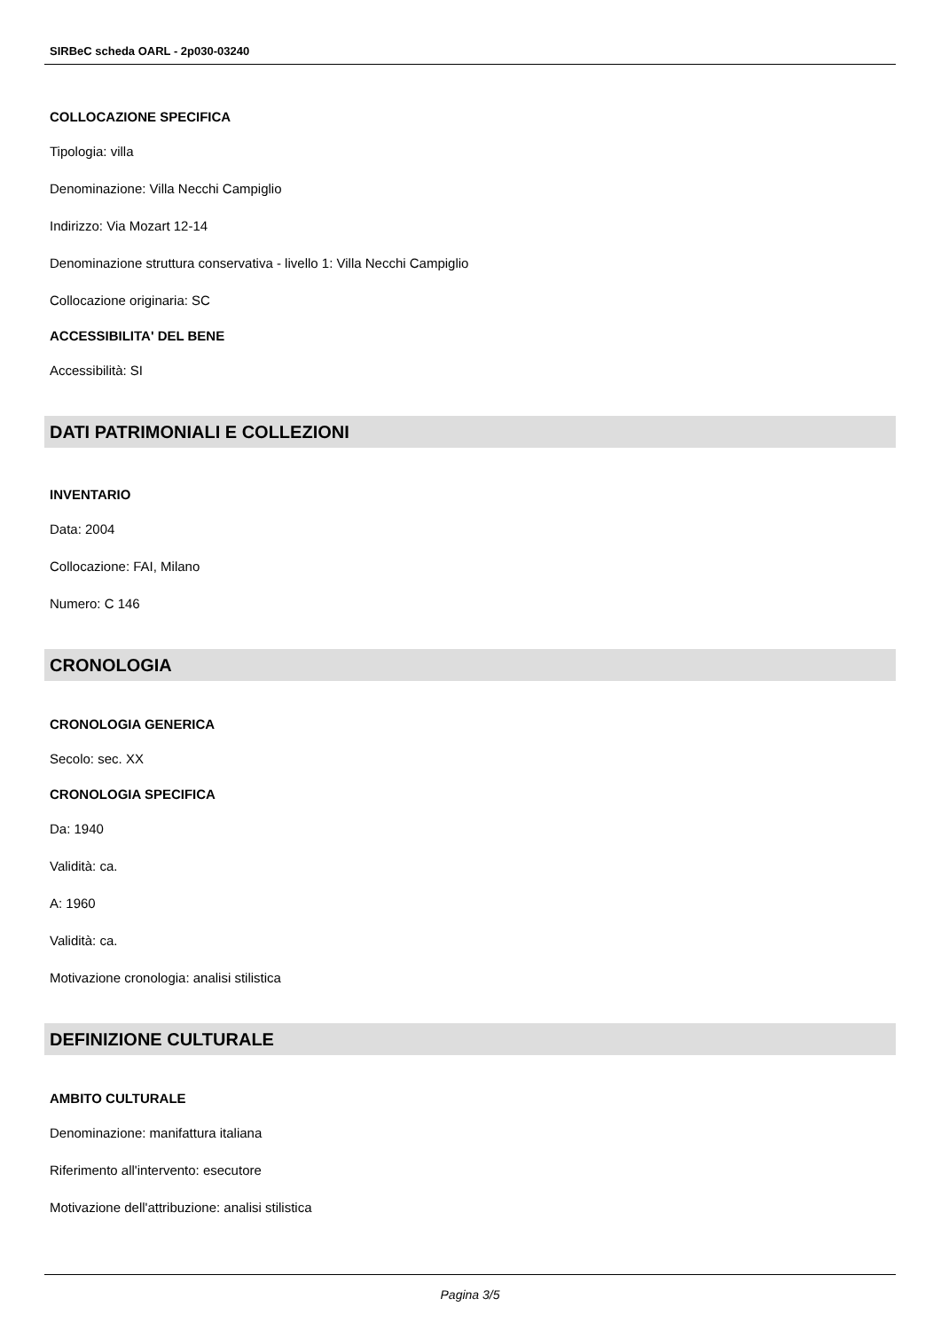SIRBeC scheda OARL - 2p030-03240
COLLOCAZIONE SPECIFICA
Tipologia: villa
Denominazione: Villa Necchi Campiglio
Indirizzo: Via Mozart 12-14
Denominazione struttura conservativa - livello 1: Villa Necchi Campiglio
Collocazione originaria: SC
ACCESSIBILITA' DEL BENE
Accessibilità: SI
DATI PATRIMONIALI E COLLEZIONI
INVENTARIO
Data: 2004
Collocazione: FAI, Milano
Numero: C 146
CRONOLOGIA
CRONOLOGIA GENERICA
Secolo: sec. XX
CRONOLOGIA SPECIFICA
Da: 1940
Validità: ca.
A: 1960
Validità: ca.
Motivazione cronologia: analisi stilistica
DEFINIZIONE CULTURALE
AMBITO CULTURALE
Denominazione: manifattura italiana
Riferimento all'intervento: esecutore
Motivazione dell'attribuzione: analisi stilistica
Pagina 3/5